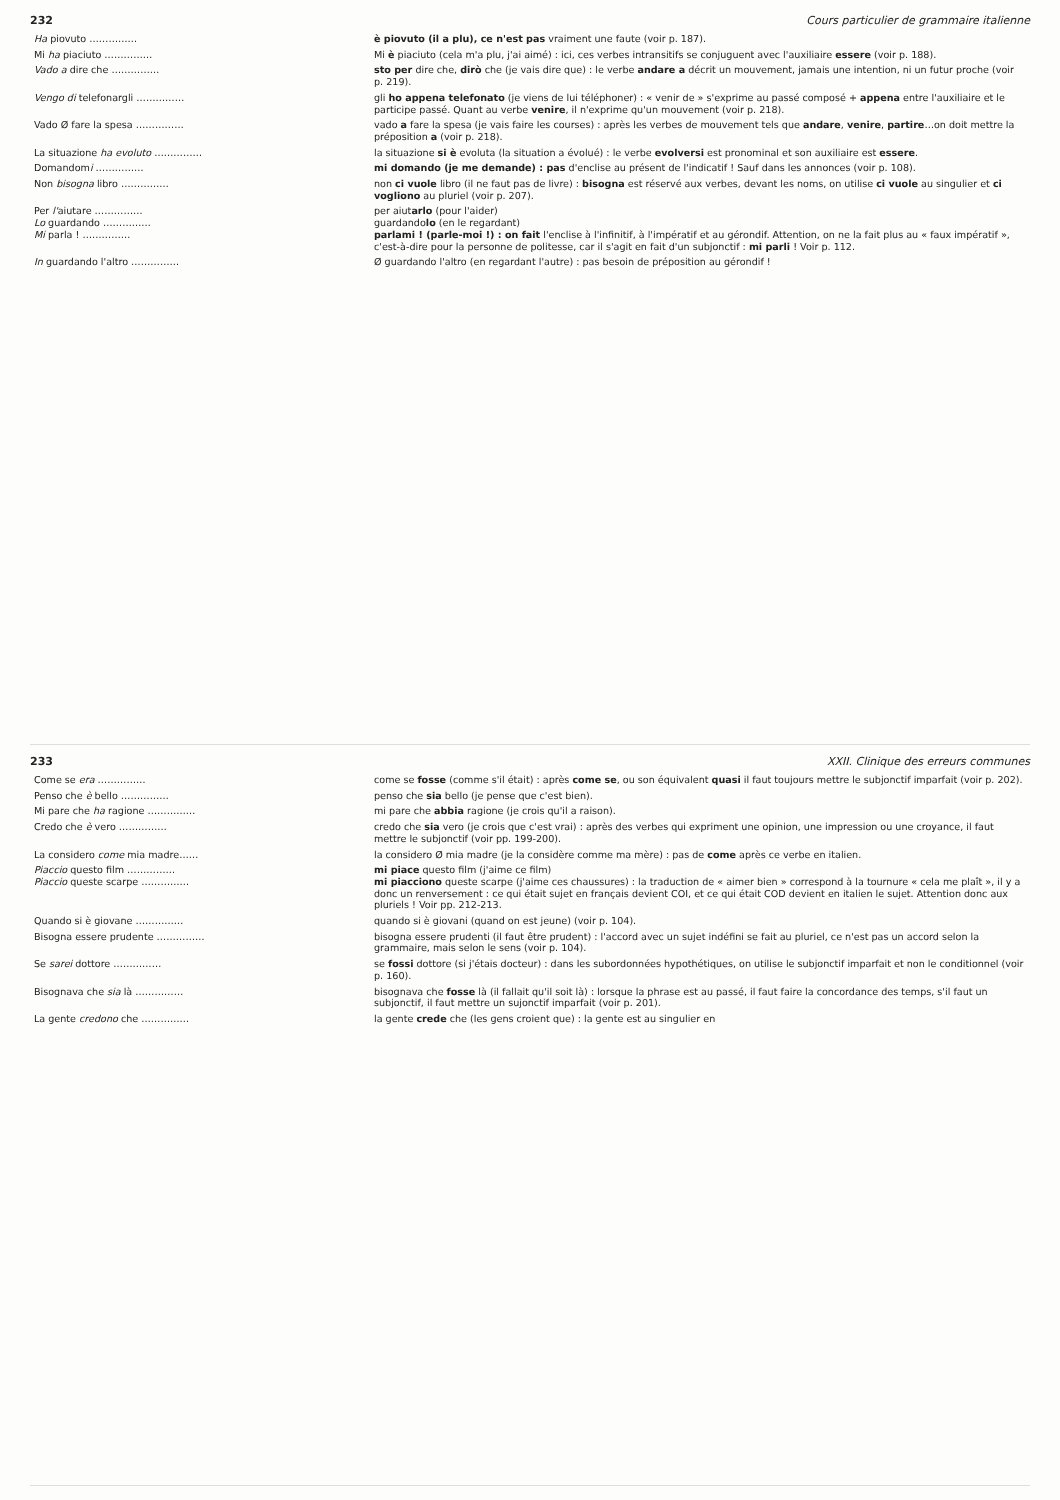232 Cours particulier de grammaire italienne
| Ha piovuto …………… | è piovuto (il a plu), ce n'est pas vraiment une faute (voir p. 187). |
| Mi ha piaciuto …………… | Mi è piaciuto (cela m'a plu, j'ai aimé) : ici, ces verbes intransitifs se conjuguent avec l'auxiliaire essere (voir p. 188). |
| Vado a dire che …………… | sto per dire che, dirò che (je vais dire que) : le verbe andare a décrit un mouvement, jamais une intention, ni un futur proche (voir p. 219). |
| Vengo di telefonargli …………… | gli ho appena telefonato (je viens de lui téléphoner) : « venir de » s'exprime au passé composé + appena entre l'auxiliaire et le participe passé. Quant au verbe venire , il n'exprime qu'un mouvement (voir p. 218). |
| Vado Ø fare la spesa …………… | vado a fare la spesa (je vais faire les courses) : après les verbes de mouvement tels que andare , venire , partire …on doit mettre la préposition a (voir p. 218). |
| La situazione ha evoluto …………… | la situazione si è evoluta (la situation a évolué) : le verbe evolversi est pronominal et son auxiliaire est essere . |
| Domandom i …………… | mi domando (je me demande) : pas d'enclise au présent de l'indicatif ! Sauf dans les annonces (voir p. 108). |
| Non bisogna libro …………… | non ci vuole libro (il ne faut pas de livre) : bisogna est réservé aux verbes, devant les noms, on utilise ci vuole au singulier et ci vogliono au pluriel (voir p. 207). |
| Per l' aiutare …………… Lo guardando …………… Mi parla ! …………… | per aiut arlo (pour l'aider) guardando lo (en le regardant) parlami ! (parle-moi !) : on fait l'enclise à l'infinitif, à l'impératif et au gérondif. Attention, on ne la fait plus au « faux impératif », c'est-à-dire pour la personne de politesse, car il s'agit en fait d'un subjonctif : mi parli ! Voir p. 112. |
| In guardando l'altro …………… | Ø guardando l'altro (en regardant l'autre) : pas besoin de préposition au gérondif ! |
233 XXII. Clinique des erreurs communes
| Come se era …………… | come se fosse (comme s'il était) : après come se , ou son équivalent quasi il faut toujours mettre le subjonctif imparfait (voir p. 202). |
| Penso che è bello …………… | penso che sia bello (je pense que c'est bien). |
| Mi pare che ha ragione …………… | mi pare che abbia ragione (je crois qu'il a raison). |
| Credo che è vero …………… | credo che sia vero (je crois que c'est vrai) : après des verbes qui expriment une opinion, une impression ou une croyance, il faut mettre le subjonctif (voir pp. 199-200). |
| La considero come mia madre…… | la considero Ø mia madre (je la considère comme ma mère) : pas de come après ce verbe en italien. |
| Piaccio questo film …………… Piaccio queste scarpe …………… | mi piace questo film (j'aime ce film) mi piacciono queste scarpe (j'aime ces chaussures) : la traduction de « aimer bien » correspond à la tournure « cela me plaît », il y a donc un renversement : ce qui était sujet en français devient COI, et ce qui était COD devient en italien le sujet. Attention donc aux pluriels ! Voir pp. 212-213. |
| Quando si è giovane …………… | quando si è giovani (quand on est jeune) (voir p. 104). |
| Bisogna essere prudente …………… | bisogna essere prudenti (il faut être prudent) : l'accord avec un sujet indéfini se fait au pluriel, ce n'est pas un accord selon la grammaire, mais selon le sens (voir p. 104). |
| Se sarei dottore …………… | se fossi dottore (si j'étais docteur) : dans les subordonnées hypothétiques, on utilise le subjonctif imparfait et non le conditionnel (voir p. 160). |
| Bisognava che sia là …………… | bisognava che fosse là (il fallait qu'il soit là) : lorsque la phrase est au passé, il faut faire la concordance des temps, s'il faut un subjonctif, il faut mettre un sujonctif imparfait (voir p. 201). |
| La gente credono che …………… | la gente crede che (les gens croient que) : la gente est au singulier en |